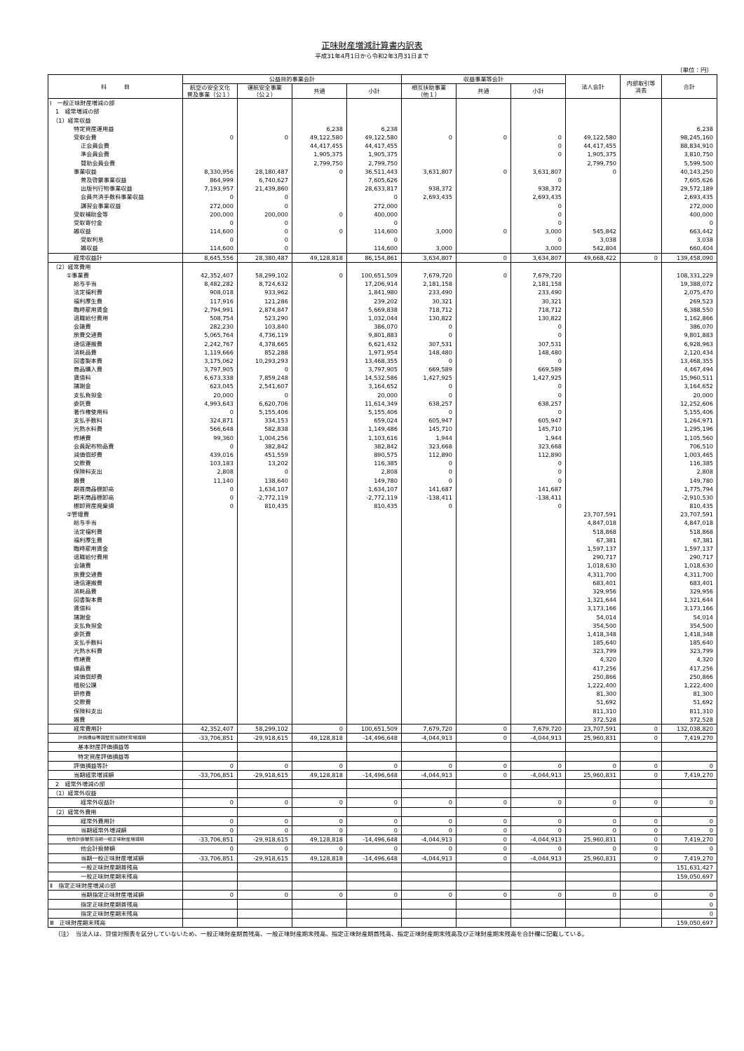正味財産増減計算書内訳表
平成31年4月1日から令和2年3月31日まで
（単位：円）
| 科 目 | 公益目的事業会計 | | | | 収益事業等会計 | | | 法人会計 | 内部取引等 消去 | 合計 |
| --- | --- | --- | --- | --- | --- | --- | --- | --- | --- | --- |
| | 航空の安全文化 普及事業（公１） | 運航安全事業 （公２） | 共通 | 小計 | 相互扶助事業 （他１） | 共通 | 小計 | | | |
| Ⅰ 一般正味財産増減の部 | | | | | | | | | | |
| 1 経常増減の部 | | | | | | | | | | |
| （1）経常収益 | | | | | | | | | | |
| 特定資産運用益 | | | 6,238 | 6,238 | | | | | | 6,238 |
| 受取会費 | 0 | 0 | 49,122,580 | 49,122,580 | 0 | 0 | 0 | 49,122,580 | | 98,245,160 |
| 正会員会費 | | | 44,417,455 | 44,417,455 | | | 0 | 44,417,455 | | 88,834,910 |
| 準会員会費 | | | 1,905,375 | 1,905,375 | | | 0 | 1,905,375 | | 3,810,750 |
| 賛助会員会費 | | | 2,799,750 | 2,799,750 | | | | 2,799,750 | | 5,599,500 |
| 事業収益 | 8,330,956 | 28,180,487 | 0 | 36,511,443 | 3,631,807 | 0 | 3,631,807 | 0 | | 40,143,250 |
| 普及啓蒙事業収益 | 864,999 | 6,740,627 | | 7,605,626 | | | 0 | | | 7,605,626 |
| 出版刊行物事業収益 | 7,193,957 | 21,439,860 | | 28,633,817 | 938,372 | | 938,372 | | | 29,572,189 |
| 会員共済手数料事業収益 | 0 | 0 | | 0 | 2,693,435 | | 2,693,435 | | | 2,693,435 |
| 講習会事業収益 | 272,000 | 0 | | 272,000 | | | 0 | | | 272,000 |
| 受取補助金等 | 200,000 | 200,000 | 0 | 400,000 | | | 0 | | | 400,000 |
| 受取寄付金 | 0 | 0 | | 0 | | | 0 | | | 0 |
| 雑収益 | 114,600 | 0 | 0 | 114,600 | 3,000 | 0 | 3,000 | 545,842 | | 663,442 |
| 受取利息 | 0 | 0 | | 0 | | | 0 | 3,038 | | 3,038 |
| 雑収益 | 114,600 | 0 | | 114,600 | 3,000 | | 3,000 | 542,804 | | 660,404 |
| 経常収益計 | 8,645,556 | 28,380,487 | 49,128,818 | 86,154,861 | 3,634,807 | 0 | 3,634,807 | 49,668,422 | 0 | 139,458,090 |
| （2）経常費用 | | | | | | | | | | |
| ①事業費 | 42,352,407 | 58,299,102 | 0 | 100,651,509 | 7,679,720 | 0 | 7,679,720 | | | 108,331,229 |
| 給与手当 | 8,482,282 | 8,724,632 | | 17,206,914 | 2,181,158 | | 2,181,158 | | | 19,388,072 |
| 法定福利費 | 908,018 | 933,962 | | 1,841,980 | 233,490 | | 233,490 | | | 2,075,470 |
| 福利厚生費 | 117,916 | 121,286 | | 239,202 | 30,321 | | 30,321 | | | 269,523 |
| 臨時雇用賃金 | 2,794,991 | 2,874,847 | | 5,669,838 | 718,712 | | 718,712 | | | 6,388,550 |
| 退職給付費用 | 508,754 | 523,290 | | 1,032,044 | 130,822 | | 130,822 | | | 1,162,866 |
| 会議費 | 282,230 | 103,840 | | 386,070 | 0 | | 0 | | | 386,070 |
| 旅費交通費 | 5,065,764 | 4,736,119 | | 9,801,883 | 0 | | 0 | | | 9,801,883 |
| 通信運搬費 | 2,242,767 | 4,378,665 | | 6,621,432 | 307,531 | | 307,531 | | | 6,928,963 |
| 消耗品費 | 1,119,666 | 852,288 | | 1,971,954 | 148,480 | | 148,480 | | | 2,120,434 |
| 図書製本費 | 3,175,062 | 10,293,293 | | 13,468,355 | 0 | | 0 | | | 13,468,355 |
| 商品購入費 | 3,797,905 | 0 | | 3,797,905 | 669,589 | | 669,589 | | | 4,467,494 |
| 賃借料 | 6,673,338 | 7,859,248 | | 14,532,586 | 1,427,925 | | 1,427,925 | | | 15,960,511 |
| 諸謝金 | 623,045 | 2,541,607 | | 3,164,652 | 0 | | 0 | | | 3,164,652 |
| 支払負担金 | 20,000 | 0 | | 20,000 | 0 | | 0 | | | 20,000 |
| 委託費 | 4,993,643 | 6,620,706 | | 11,614,349 | 638,257 | | 638,257 | | | 12,252,606 |
| 著作権使用料 | 0 | 5,155,406 | | 5,155,406 | 0 | | 0 | | | 5,155,406 |
| 支払手数料 | 324,871 | 334,153 | | 659,024 | 605,947 | | 605,947 | | | 1,264,971 |
| 光熱水料費 | 566,648 | 582,838 | | 1,149,486 | 145,710 | | 145,710 | | | 1,295,196 |
| 修繕費 | 99,360 | 1,004,256 | | 1,103,616 | 1,944 | | 1,944 | | | 1,105,560 |
| 会員配布物品費 | 0 | 382,842 | | 382,842 | 323,668 | | 323,668 | | | 706,510 |
| 減価償却費 | 439,016 | 451,559 | | 890,575 | 112,890 | | 112,890 | | | 1,003,465 |
| 交際費 | 103,183 | 13,202 | | 116,385 | 0 | | 0 | | | 116,385 |
| 保険料支出 | 2,808 | 0 | | 2,808 | 0 | | 0 | | | 2,808 |
| 雑費 | 11,140 | 138,640 | | 149,780 | 0 | | 0 | | | 149,780 |
| 期首商品棚卸高 | 0 | 1,634,107 | | 1,634,107 | 141,687 | | 141,687 | | | 1,775,794 |
| 期末商品棚卸高 | 0 | -2,772,119 | | -2,772,119 | -138,411 | | -138,411 | | | -2,910,530 |
| 棚卸資産廃棄損 | 0 | 810,435 | | 810,435 | 0 | | 0 | | | 810,435 |
| ②管理費 | | | | | | | | 23,707,591 | | 23,707,591 |
| 給与手当 | | | | | | | | 4,847,018 | | 4,847,018 |
| 法定福利費 | | | | | | | | 518,868 | | 518,868 |
| 福利厚生費 | | | | | | | | 67,381 | | 67,381 |
| 臨時雇用賃金 | | | | | | | | 1,597,137 | | 1,597,137 |
| 退職給付費用 | | | | | | | | 290,717 | | 290,717 |
| 会議費 | | | | | | | | 1,018,630 | | 1,018,630 |
| 旅費交通費 | | | | | | | | 4,311,700 | | 4,311,700 |
| 通信運搬費 | | | | | | | | 683,401 | | 683,401 |
| 消耗品費 | | | | | | | | 329,956 | | 329,956 |
| 図書製本費 | | | | | | | | 1,321,644 | | 1,321,644 |
| 賃借料 | | | | | | | | 3,173,166 | | 3,173,166 |
| 諸謝金 | | | | | | | | 54,014 | | 54,014 |
| 支払負担金 | | | | | | | | 354,500 | | 354,500 |
| 委託費 | | | | | | | | 1,418,348 | | 1,418,348 |
| 支払手数料 | | | | | | | | 185,640 | | 185,640 |
| 光熱水料費 | | | | | | | | 323,799 | | 323,799 |
| 修繕費 | | | | | | | | 4,320 | | 4,320 |
| 備品費 | | | | | | | | 417,256 | | 417,256 |
| 減価償却費 | | | | | | | | 250,866 | | 250,866 |
| 租税公課 | | | | | | | | 1,222,400 | | 1,222,400 |
| 研修費 | | | | | | | | 81,300 | | 81,300 |
| 交際費 | | | | | | | | 51,692 | | 51,692 |
| 保険料支出 | | | | | | | | 811,310 | | 811,310 |
| 雑費 | | | | | | | | 372,528 | | 372,528 |
| 経常費用計 | 42,352,407 | 58,299,102 | 0 | 100,651,509 | 7,679,720 | 0 | 7,679,720 | 23,707,591 | 0 | 132,038,820 |
| 評価損益等調整前当期経常増減額 | -33,706,851 | -29,918,615 | 49,128,818 | -14,496,648 | -4,044,913 | 0 | -4,044,913 | 25,960,831 | 0 | 7,419,270 |
| 基本財産評価損益等 | | | | | | | | | | |
| 特定資産評価損益等 | | | | | | | | | | |
| 評価損益等計 | 0 | 0 | 0 | 0 | 0 | 0 | 0 | 0 | 0 | 0 |
| 当期経常増減額 | -33,706,851 | -29,918,615 | 49,128,818 | -14,496,648 | -4,044,913 | 0 | -4,044,913 | 25,960,831 | 0 | 7,419,270 |
| 2 経常外増減の部 | | | | | | | | | | |
| （1）経常外収益 | | | | | | | | | | |
| 経常外収益計 | 0 | 0 | 0 | 0 | 0 | 0 | 0 | 0 | 0 | 0 |
| （2）経常外費用 | | | | | | | | | | |
| 経常外費用計 | 0 | 0 | 0 | 0 | 0 | 0 | 0 | 0 | 0 | 0 |
| 当期経常外増減額 | 0 | 0 | 0 | 0 | 0 | 0 | 0 | 0 | 0 | 0 |
| 他会計振替前当期一般正味財産増減額 | -33,706,851 | -29,918,615 | 49,128,818 | -14,496,648 | -4,044,913 | 0 | -4,044,913 | 25,960,831 | 0 | 7,419,270 |
| 他会計振替額 | 0 | 0 | 0 | 0 | 0 | 0 | 0 | 0 | 0 | 0 |
| 当期一般正味財産増減額 | -33,706,851 | -29,918,615 | 49,128,818 | -14,496,648 | -4,044,913 | 0 | -4,044,913 | 25,960,831 | 0 | 7,419,270 |
| 一般正味財産期首残高 | | | | | | | | | | 151,631,427 |
| 一般正味財産期末残高 | | | | | | | | | | 159,050,697 |
| Ⅱ 指定正味財産増減の部 | | | | | | | | | | |
| 当期指定正味財産増減額 | 0 | 0 | 0 | 0 | 0 | 0 | 0 | 0 | 0 | 0 |
| 指定正味財産期首残高 | | | | | | | | | | 0 |
| 指定正味財産期末残高 | | | | | | | | | | 0 |
| Ⅲ 正味財産期末残高 | | | | | | | | | | 159,050,697 |
（注）　当法人は、貸借対照表を区分していないため、一般正味財産期首残高、一般正味財産期末残高、指定正味財産期首残高、指定正味財産期末残高及び正味財産期末残高を合計欄に記載している。